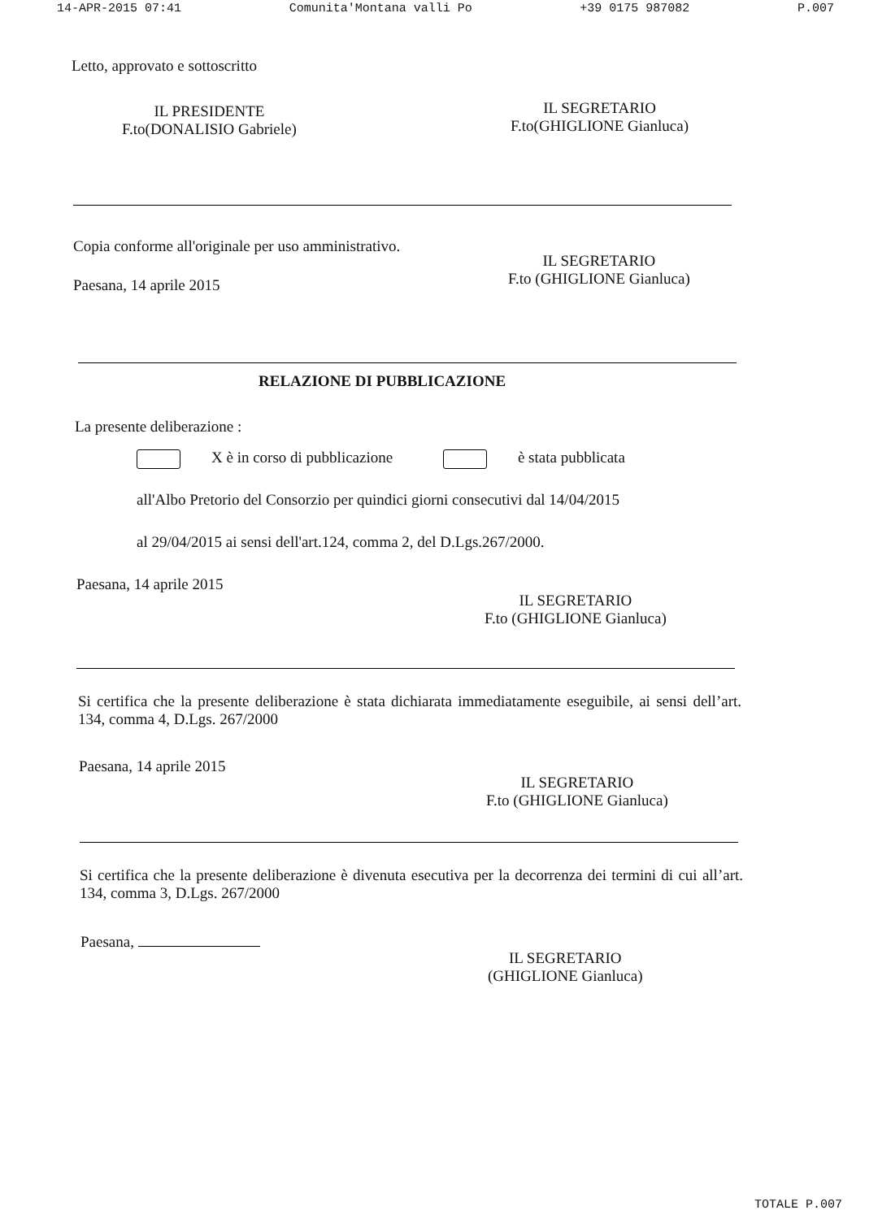14-APR-2015 07:41 Comunita'Montana valli Po +39 0175 987082 P.007
Letto, approvato e sottoscritto
IL PRESIDENTE
F.to(DONALISIO Gabriele)
IL SEGRETARIO
F.to(GHIGLIONE Gianluca)
Copia conforme all'originale per uso amministrativo.
IL SEGRETARIO
F.to (GHIGLIONE Gianluca)
Paesana, 14 aprile 2015
RELAZIONE DI PUBBLICAZIONE
La presente deliberazione :
X è in corso di pubblicazione è stata pubblicata
all'Albo Pretorio del Consorzio per quindici giorni consecutivi dal 14/04/2015
al 29/04/2015 ai sensi dell'art.124, comma 2, del D.Lgs.267/2000.
Paesana, 14 aprile 2015
IL SEGRETARIO
F.to (GHIGLIONE Gianluca)
Si certifica che la presente deliberazione è stata dichiarata immediatamente eseguibile, ai sensi dell’art. 134, comma 4, D.Lgs. 267/2000
Paesana, 14 aprile 2015
IL SEGRETARIO
F.to (GHIGLIONE Gianluca)
Si certifica che la presente deliberazione è divenuta esecutiva per la decorrenza dei termini di cui all’art. 134, comma 3, D.Lgs. 267/2000
Paesana,
IL SEGRETARIO
(GHIGLIONE Gianluca)
TOTALE P.007